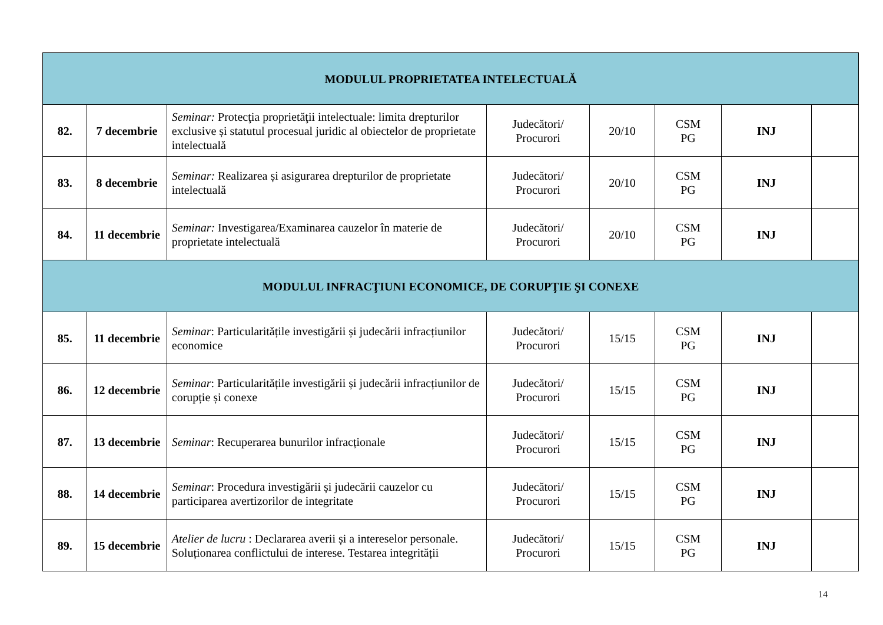| MODULUL PROPRIETATEA INTELECTUALĂ | | | | | | | |
| 82. | 7 decembrie | Seminar: Protecţia proprietăţii intelectuale: limita drepturilor exclusive și statutul procesual juridic al obiectelor de proprietate intelectuală | Judecători/ Procurori | 20/10 | CSM PG | INJ | |
| 83. | 8 decembrie | Seminar: Realizarea și asigurarea drepturilor de proprietate intelectuală | Judecători/ Procurori | 20/10 | CSM PG | INJ | |
| 84. | 11 decembrie | Seminar: Investigarea/Examinarea cauzelor în materie de proprietate intelectuală | Judecători/ Procurori | 20/10 | CSM PG | INJ | |
| MODULUL INFRACŢIUNI ECONOMICE, DE CORUPŢIE ŞI CONEXE | | | | | | | |
| 85. | 11 decembrie | Seminar : Particularitățile investigării și judecării infracțiunilor economice | Judecători/ Procurori | 15/15 | CSM PG | INJ | |
| 86. | 12 decembrie | Seminar : Particularitățile investigării și judecării infracțiunilor de corupție și conexe | Judecători/ Procurori | 15/15 | CSM PG | INJ | |
| 87. | 13 decembrie | Seminar : Recuperarea bunurilor infracționale | Judecători/ Procurori | 15/15 | CSM PG | INJ | |
| 88. | 14 decembrie | Seminar : Procedura investigării și judecării cauzelor cu participarea avertizorilor de integritate | Judecători/ Procurori | 15/15 | CSM PG | INJ | |
| 89. | 15 decembrie | Atelier de lucru : Declararea averii și a intereselor personale. Soluționarea conflictului de interese. Testarea integrității | Judecători/ Procurori | 15/15 | CSM PG | INJ | |
14